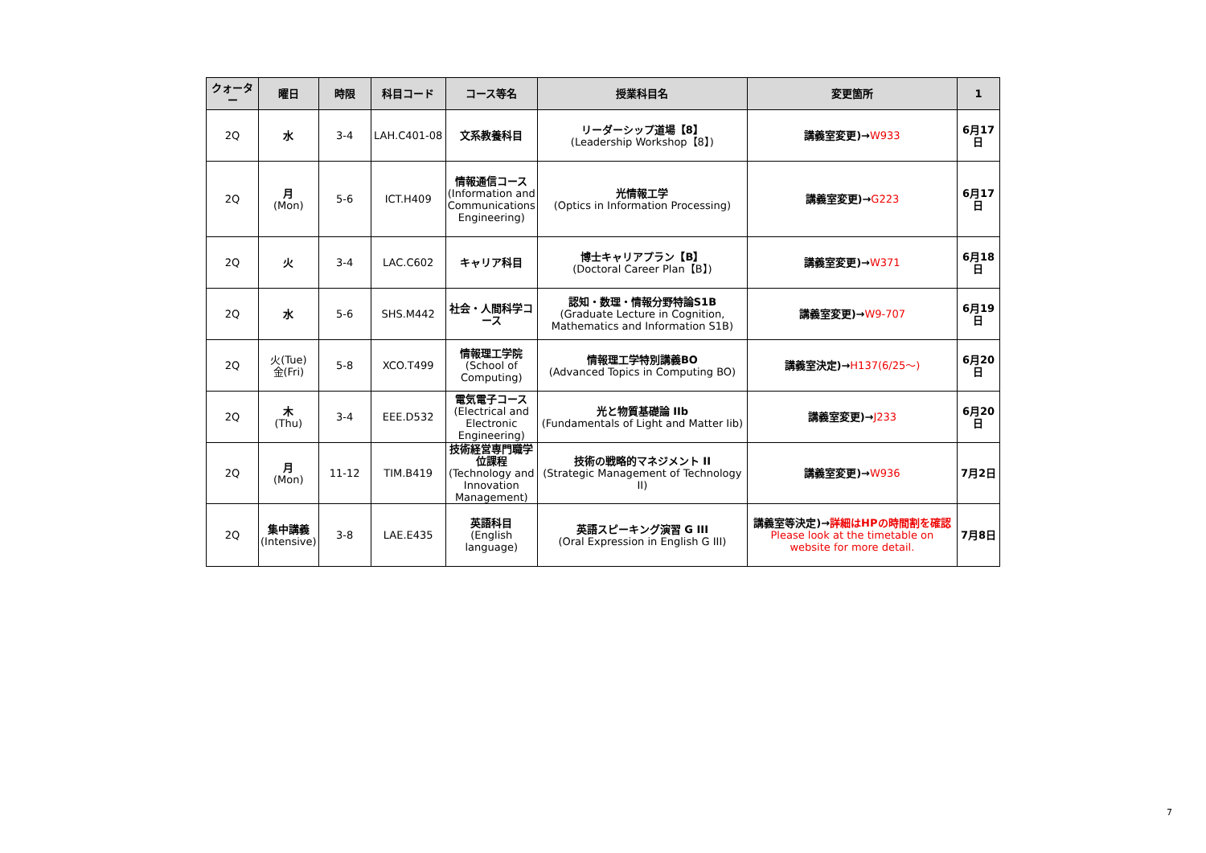| クォーター | 曜日 | 時限 | 科目コード | コース等名 | 授業科目名 | 変更箇所 | 1 |
| --- | --- | --- | --- | --- | --- | --- | --- |
| 2Q | 水 | 3-4 | LAH.C401-08 | 文系教養科目 | リーダーシップ道場【8】 (Leadership Workshop【8】) | 講義室変更)→ W933 | 6月17日 |
| 2Q | 月 (Mon) | 5-6 | ICT.H409 | 情報通信コース (Information and Communications Engineering) | 光情報工学 (Optics in Information Processing) | 講義室変更)→ G223 | 6月17日 |
| 2Q | 火 | 3-4 | LAC.C602 | キャリア科目 | 博士キャリアプラン【B】 (Doctoral Career Plan【B】) | 講義室変更)→ W371 | 6月18日 |
| 2Q | 水 | 5-6 | SHS.M442 | 社会・人間科学コース | 認知・数理・情報分野特論S1B (Graduate Lecture in Cognition, Mathematics and Information S1B) | 講義室変更)→ W9-707 | 6月19日 |
| 2Q | 火(Tue) 金(Fri) | 5-8 | XCO.T499 | 情報理工学院 (School of Computing) | 情報理工学特別講義BO (Advanced Topics in Computing BO) | 講義室決定)→ H137(6/25～) | 6月20日 |
| 2Q | 木 (Thu) | 3-4 | EEE.D532 | 電気電子コース (Electrical and Electronic Engineering) | 光と物質基礎論 IIb (Fundamentals of Light and Matter Iib) | 講義室変更)→ J233 | 6月20日 |
| 2Q | 月 (Mon) | 11-12 | TIM.B419 | 技術経営専門職学位課程 (Technology and Innovation Management) | 技術の戦略的マネジメント II (Strategic Management of Technology II) | 講義室変更)→ W936 | 7月2日 |
| 2Q | 集中講義 (Intensive) | 3-8 | LAE.E435 | 英語科目 (English language) | 英語スピーキング演習 G III (Oral Expression in English G III) | 講義室等決定)→ 詳細はHPの時間割を確認 Please look at the timetable on website for more detail. | 7月8日 |
7